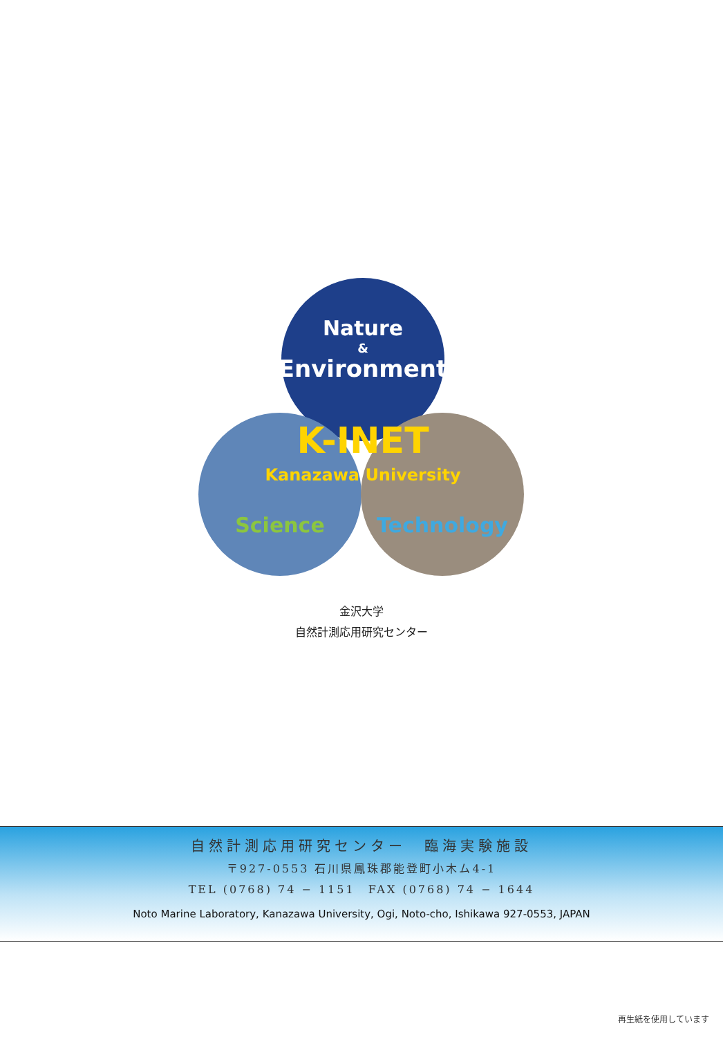Nature
&
Environment
K-INET
Kanazawa University
Science
Technology
金沢大学
自然計測応用研究センター
自然計測応用研究センター　臨海実験施設
〒927-0553 石川県鳳珠郡能登町小木ム4-1
TEL (0768) 74 − 1151　FAX (0768) 74 − 1644
Noto Marine Laboratory, Kanazawa University, Ogi, Noto-cho, Ishikawa 927-0553, JAPAN
再生紙を使用しています